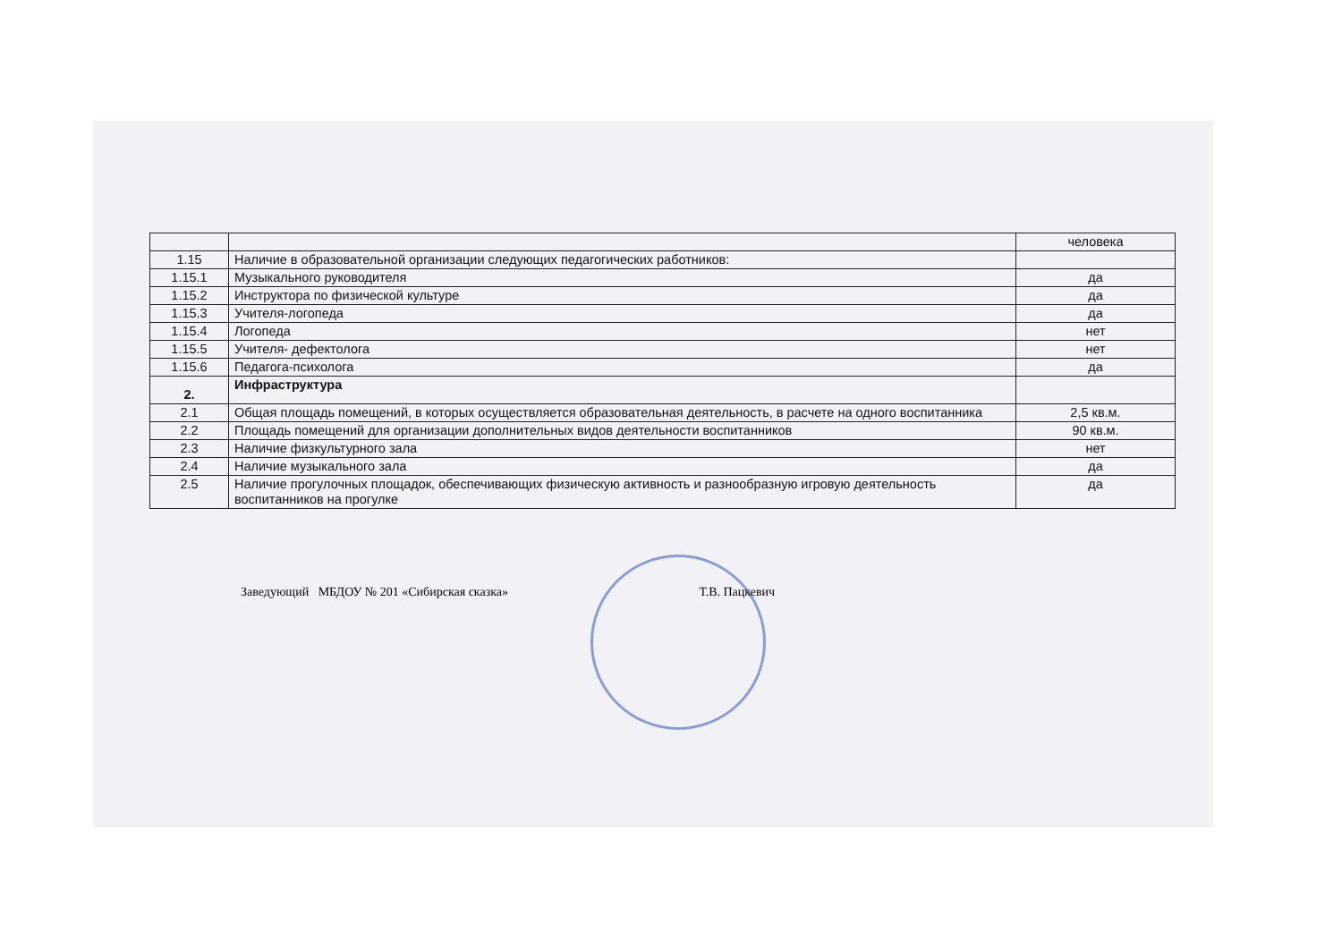| | | человека |
| 1.15 | Наличие в образовательной организации следующих педагогических работников: | |
| 1.15.1 | Музыкального руководителя | да |
| 1.15.2 | Инструктора по физической культуре | да |
| 1.15.3 | Учителя-логопеда | да |
| 1.15.4 | Логопеда | нет |
| 1.15.5 | Учителя- дефектолога | нет |
| 1.15.6 | Педагога-психолога | да |
| 2. | Инфраструктура | |
| 2.1 | Общая площадь помещений, в которых осуществляется образовательная деятельность, в расчете на одного воспитанника | 2,5 кв.м. |
| 2.2 | Площадь помещений для организации дополнительных видов деятельности воспитанников | 90 кв.м. |
| 2.3 | Наличие физкультурного зала | нет |
| 2.4 | Наличие музыкального зала | да |
| 2.5 | Наличие прогулочных площадок, обеспечивающих физическую активность и разнообразную игровую деятельность воспитанников на прогулке | да |
Заведующий МБДОУ № 201 «Сибирская сказка» Т.В. Пацкевич